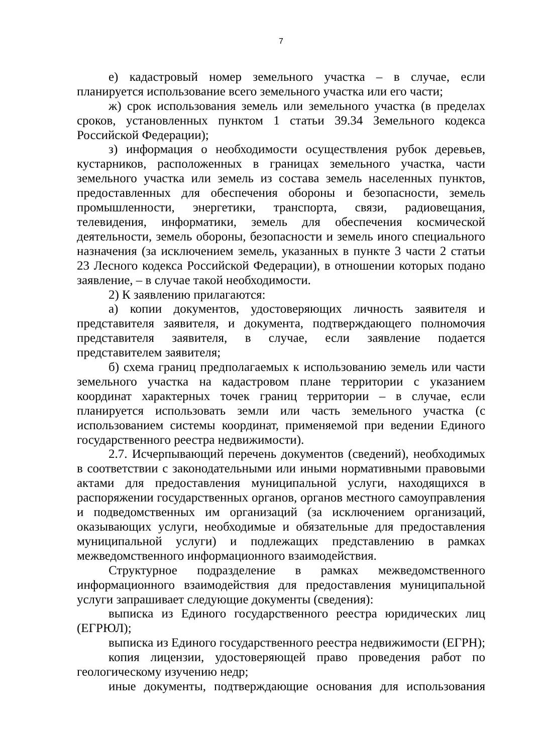7
е) кадастровый номер земельного участка – в случае, если планируется использование всего земельного участка или его части;
ж) срок использования земель или земельного участка (в пределах сроков, установленных пунктом 1 статьи 39.34 Земельного кодекса Российской Федерации);
з) информация о необходимости осуществления рубок деревьев, кустарников, расположенных в границах земельного участка, части земельного участка или земель из состава земель населенных пунктов, предоставленных для обеспечения обороны и безопасности, земель промышленности, энергетики, транспорта, связи, радиовещания, телевидения, информатики, земель для обеспечения космической деятельности, земель обороны, безопасности и земель иного специального назначения (за исключением земель, указанных в пункте 3 части 2 статьи 23 Лесного кодекса Российской Федерации), в отношении которых подано заявление, – в случае такой необходимости.
2) К заявлению прилагаются:
а) копии документов, удостоверяющих личность заявителя и представителя заявителя, и документа, подтверждающего полномочия представителя заявителя, в случае, если заявление подается представителем заявителя;
б) схема границ предполагаемых к использованию земель или части земельного участка на кадастровом плане территории с указанием координат характерных точек границ территории – в случае, если планируется использовать земли или часть земельного участка (с использованием системы координат, применяемой при ведении Единого государственного реестра недвижимости).
2.7. Исчерпывающий перечень документов (сведений), необходимых в соответствии с законодательными или иными нормативными правовыми актами для предоставления муниципальной услуги, находящихся в распоряжении государственных органов, органов местного самоуправления и подведомственных им организаций (за исключением организаций, оказывающих услуги, необходимые и обязательные для предоставления муниципальной услуги) и подлежащих представлению в рамках межведомственного информационного взаимодействия.
Структурное подразделение в рамках межведомственного информационного взаимодействия для предоставления муниципальной услуги запрашивает следующие документы (сведения):
выписка из Единого государственного реестра юридических лиц (ЕГРЮЛ);
выписка из Единого государственного реестра недвижимости (ЕГРН);
копия лицензии, удостоверяющей право проведения работ по геологическому изучению недр;
иные документы, подтверждающие основания для использования